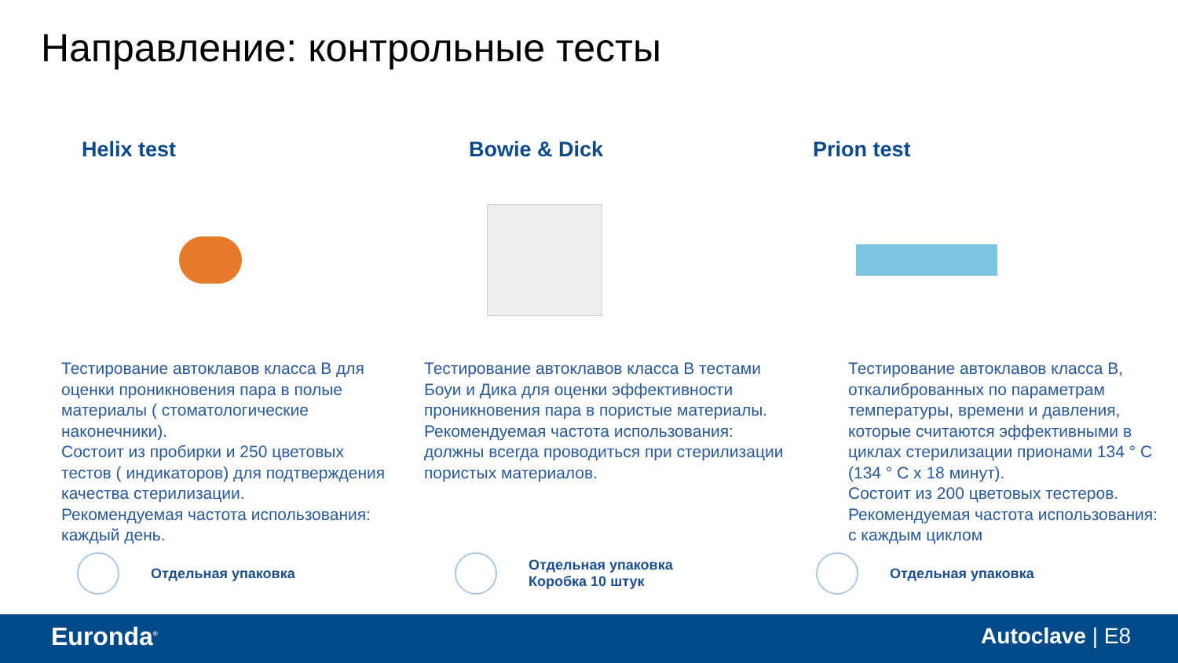Направление: контрольные тесты
Helix test
Тестирование автоклавов класса B для оценки проникновения пара в полые материалы ( стоматологические наконечники).
Состоит из пробирки и 250 цветовых тестов ( индикаторов) для подтверждения качества стерилизации.
Рекомендуемая частота использования: каждый день.
Bowie & Dick
Тестирование автоклавов класса B тестами Боуи и Дика для оценки эффективности проникновения пара в пористые материалы.
Рекомендуемая частота использования: должны всегда проводиться при стерилизации пористых материалов.
Prion test
Тестирование автоклавов класса B, откалиброванных по параметрам температуры, времени и давления, которые считаются эффективными в циклах стерилизации прионами 134 ° C (134 ° C x 18 минут).
Состоит из 200 цветовых тестеров.
Рекомендуемая частота использования: с каждым циклом
Отдельная упаковка
Отдельная упаковка
Коробка 10 штук
Отдельная упаковка
Euronda<sup>®</sup> Autoclave | E8